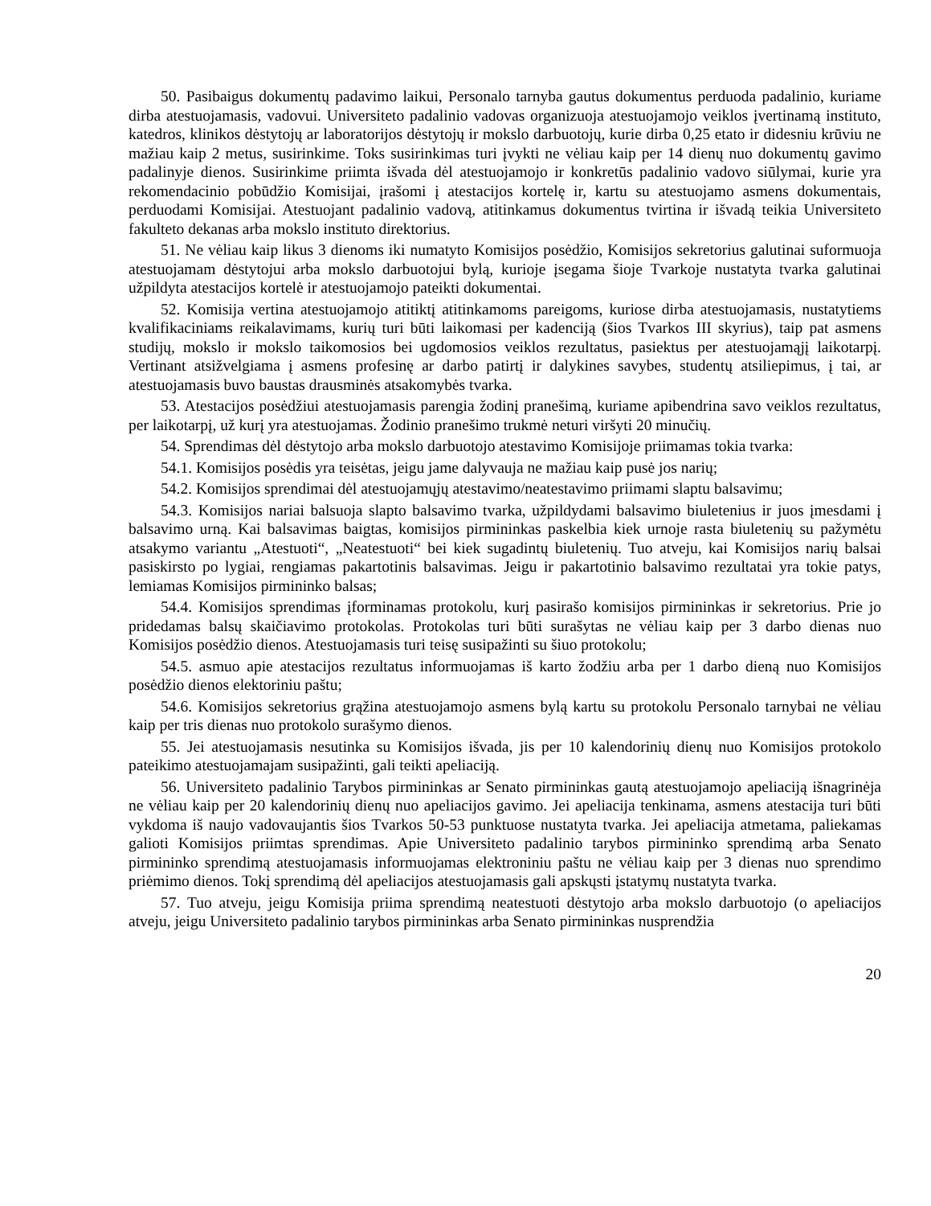50. Pasibaigus dokumentų padavimo laikui, Personalo tarnyba gautus dokumentus perduoda padalinio, kuriame dirba atestuojamasis, vadovui. Universiteto padalinio vadovas organizuoja atestuojamojo veiklos įvertinamą instituto, katedros, klinikos dėstytojų ar laboratorijos dėstytojų ir mokslo darbuotojų, kurie dirba 0,25 etato ir didesniu krūviu ne mažiau kaip 2 metus, susirinkime. Toks susirinkimas turi įvykti ne vėliau kaip per 14 dienų nuo dokumentų gavimo padalinyje dienos. Susirinkime priimta išvada dėl atestuojamojo ir konkretūs padalinio vadovo siūlymai, kurie yra rekomendacinio pobūdžio Komisijai, įrašomi į atestacijos kortelę ir, kartu su atestuojamo asmens dokumentais, perduodami Komisijai. Atestuojant padalinio vadovą, atitinkamus dokumentus tvirtina ir išvadą teikia Universiteto fakulteto dekanas arba mokslo instituto direktorius.
51. Ne vėliau kaip likus 3 dienoms iki numatyto Komisijos posėdžio, Komisijos sekretorius galutinai suformuoja atestuojamam dėstytojui arba mokslo darbuotojui bylą, kurioje įsegama šioje Tvarkoje nustatyta tvarka galutinai užpildyta atestacijos kortelė ir atestuojamojo pateikti dokumentai.
52. Komisija vertina atestuojamojo atitiktį atitinkamoms pareigoms, kuriose dirba atestuojamasis, nustatytiems kvalifikaciniams reikalavimams, kurių turi būti laikomasi per kadenciją (šios Tvarkos III skyrius), taip pat asmens studijų, mokslo ir mokslo taikomosios bei ugdomosios veiklos rezultatus, pasiektus per atestuojamąjį laikotarpį. Vertinant atsižvelgiama į asmens profesinę ar darbo patirtį ir dalykines savybes, studentų atsiliepimus, į tai, ar atestuojamasis buvo baustas drausminės atsakomybės tvarka.
53. Atestacijos posėdžiui atestuojamasis parengia žodinį pranešimą, kuriame apibendrina savo veiklos rezultatus, per laikotarpį, už kurį yra atestuojamas. Žodinio pranešimo trukmė neturi viršyti 20 minučių.
54. Sprendimas dėl dėstytojo arba mokslo darbuotojo atestavimo Komisijoje priimamas tokia tvarka:
54.1. Komisijos posėdis yra teisėtas, jeigu jame dalyvauja ne mažiau kaip pusė jos narių;
54.2. Komisijos sprendimai dėl atestuojamųjų atestavimo/neatestavimo priimami slaptu balsavimu;
54.3. Komisijos nariai balsuoja slapto balsavimo tvarka, užpildydami balsavimo biuletenius ir juos įmesdami į balsavimo urną. Kai balsavimas baigtas, komisijos pirmininkas paskelbia kiek urnoje rasta biuletenių su pažymėtu atsakymo variantu „Atestuoti“, „Neatestuoti“ bei kiek sugadintų biuletenių. Tuo atveju, kai Komisijos narių balsai pasiskirsto po lygiai, rengiamas pakartotinis balsavimas. Jeigu ir pakartotinio balsavimo rezultatai yra tokie patys, lemiamas Komisijos pirmininko balsas;
54.4. Komisijos sprendimas įforminamas protokolu, kurį pasirašo komisijos pirmininkas ir sekretorius. Prie jo pridedamas balsų skaičiavimo protokolas. Protokolas turi būti surašytas ne vėliau kaip per 3 darbo dienas nuo Komisijos posėdžio dienos. Atestuojamasis turi teisę susipažinti su šiuo protokolu;
54.5. asmuo apie atestacijos rezultatus informuojamas iš karto žodžiu arba per 1 darbo dieną nuo Komisijos posėdžio dienos elektoriniu paštu;
54.6. Komisijos sekretorius grąžina atestuojamojo asmens bylą kartu su protokolu Personalo tarnybai ne vėliau kaip per tris dienas nuo protokolo surašymo dienos.
55. Jei atestuojamasis nesutinka su Komisijos išvada, jis per 10 kalendorinių dienų nuo Komisijos protokolo pateikimo atestuojamajam susipažinti, gali teikti apeliaciją.
56. Universiteto padalinio Tarybos pirmininkas ar Senato pirmininkas gautą atestuojamojo apeliaciją išnagrinėja ne vėliau kaip per 20 kalendorinių dienų nuo apeliacijos gavimo. Jei apeliacija tenkinama, asmens atestacija turi būti vykdoma iš naujo vadovaujantis šios Tvarkos 50-53 punktuose nustatyta tvarka. Jei apeliacija atmetama, paliekamas galioti Komisijos priimtas sprendimas. Apie Universiteto padalinio tarybos pirmininko sprendimą arba Senato pirmininko sprendimą atestuojamasis informuojamas elektroniniu paštu ne vėliau kaip per 3 dienas nuo sprendimo priėmimo dienos. Tokį sprendimą dėl apeliacijos atestuojamasis gali apskųsti įstatymų nustatyta tvarka.
57. Tuo atveju, jeigu Komisija priima sprendimą neatestuoti dėstytojo arba mokslo darbuotojo (o apeliacijos atveju, jeigu Universiteto padalinio tarybos pirmininkas arba Senato pirmininkas nusprendžia
20